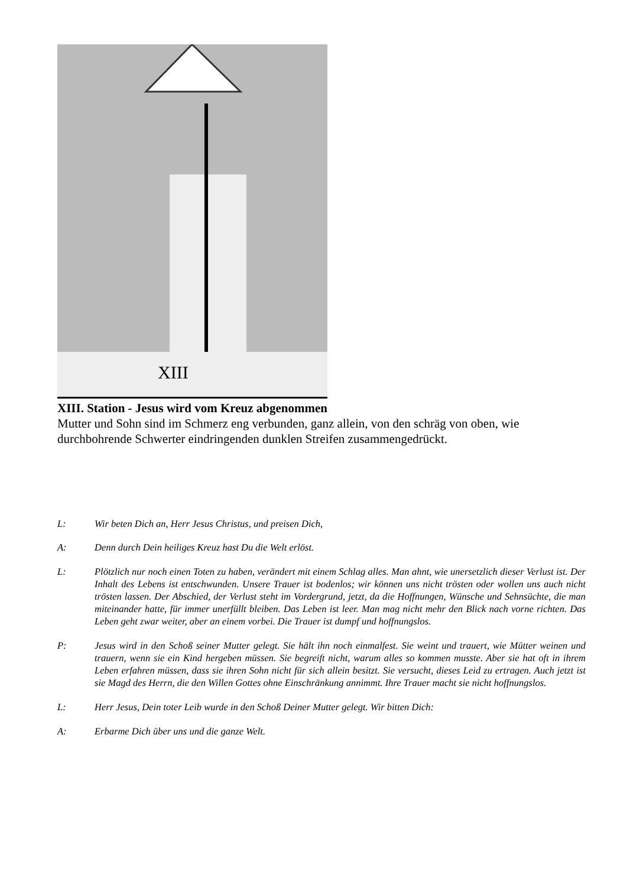XIII
XIII. Station - Jesus wird vom Kreuz abgenommen
Mutter und Sohn sind im Schmerz eng verbunden, ganz allein, von den schräg von oben, wie durchbohrende Schwerter eindringenden dunklen Streifen zusammengedrückt.
L: Wir beten Dich an, Herr Jesus Christus, und preisen Dich,
A: Denn durch Dein heiliges Kreuz hast Du die Welt erlöst.
L: Plötzlich nur noch einen Toten zu haben, verändert mit einem Schlag alles. Man ahnt, wie unersetzlich dieser Verlust ist. Der Inhalt des Lebens ist entschwunden. Unsere Trauer ist bodenlos; wir können uns nicht trösten oder wollen uns auch nicht trösten lassen. Der Abschied, der Verlust steht im Vordergrund, jetzt, da die Hoffnungen, Wünsche und Sehnsüchte, die man miteinander hatte, für immer unerfüllt bleiben. Das Leben ist leer. Man mag nicht mehr den Blick nach vorne richten. Das Leben geht zwar weiter, aber an einem vorbei. Die Trauer ist dumpf und hoffnungslos.
P: Jesus wird in den Schoß seiner Mutter gelegt. Sie hält ihn noch einmalfest. Sie weint und trauert, wie Mütter weinen und trauern, wenn sie ein Kind hergeben müssen. Sie begreift nicht, warum alles so kommen musste. Aber sie hat oft in ihrem Leben erfahren müssen, dass sie ihren Sohn nicht für sich allein besitzt. Sie versucht, dieses Leid zu ertragen. Auch jetzt ist sie Magd des Herrn, die den Willen Gottes ohne Einschränkung annimmt. Ihre Trauer macht sie nicht hoffnungslos.
L: Herr Jesus, Dein toter Leib wurde in den Schoß Deiner Mutter gelegt. Wir bitten Dich:
A: Erbarme Dich über uns und die ganze Welt.